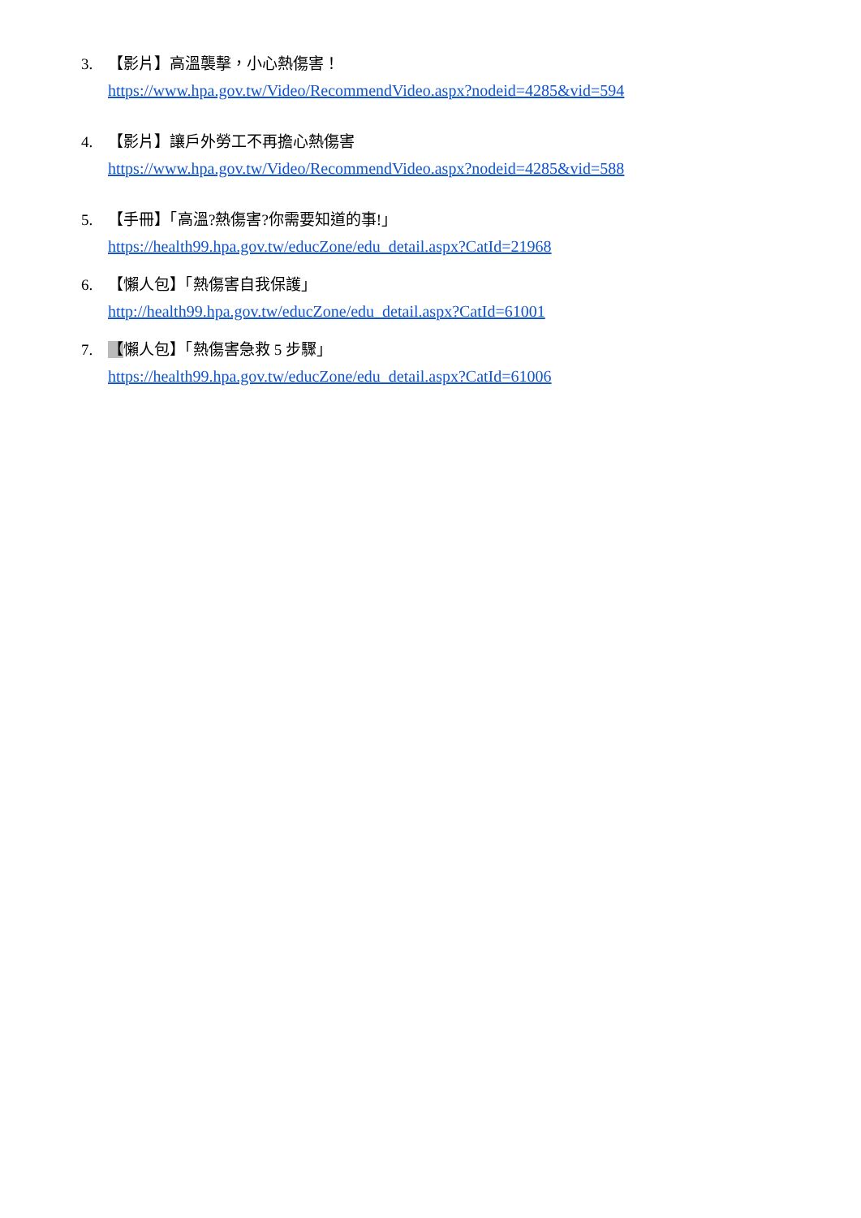3. 【影片】高溫襲擊，小心熱傷害！
https://www.hpa.gov.tw/Video/RecommendVideo.aspx?nodeid=4285&vid=594
4. 【影片】讓戶外勞工不再擔心熱傷害
https://www.hpa.gov.tw/Video/RecommendVideo.aspx?nodeid=4285&vid=588
5. 【手冊】「高溫?熱傷害?你需要知道的事!」
https://health99.hpa.gov.tw/educZone/edu_detail.aspx?CatId=21968
6. 【懶人包】「熱傷害自我保護」
http://health99.hpa.gov.tw/educZone/edu_detail.aspx?CatId=61001
7. 【懶人包】「熱傷害急救 5 步驟」
https://health99.hpa.gov.tw/educZone/edu_detail.aspx?CatId=61006